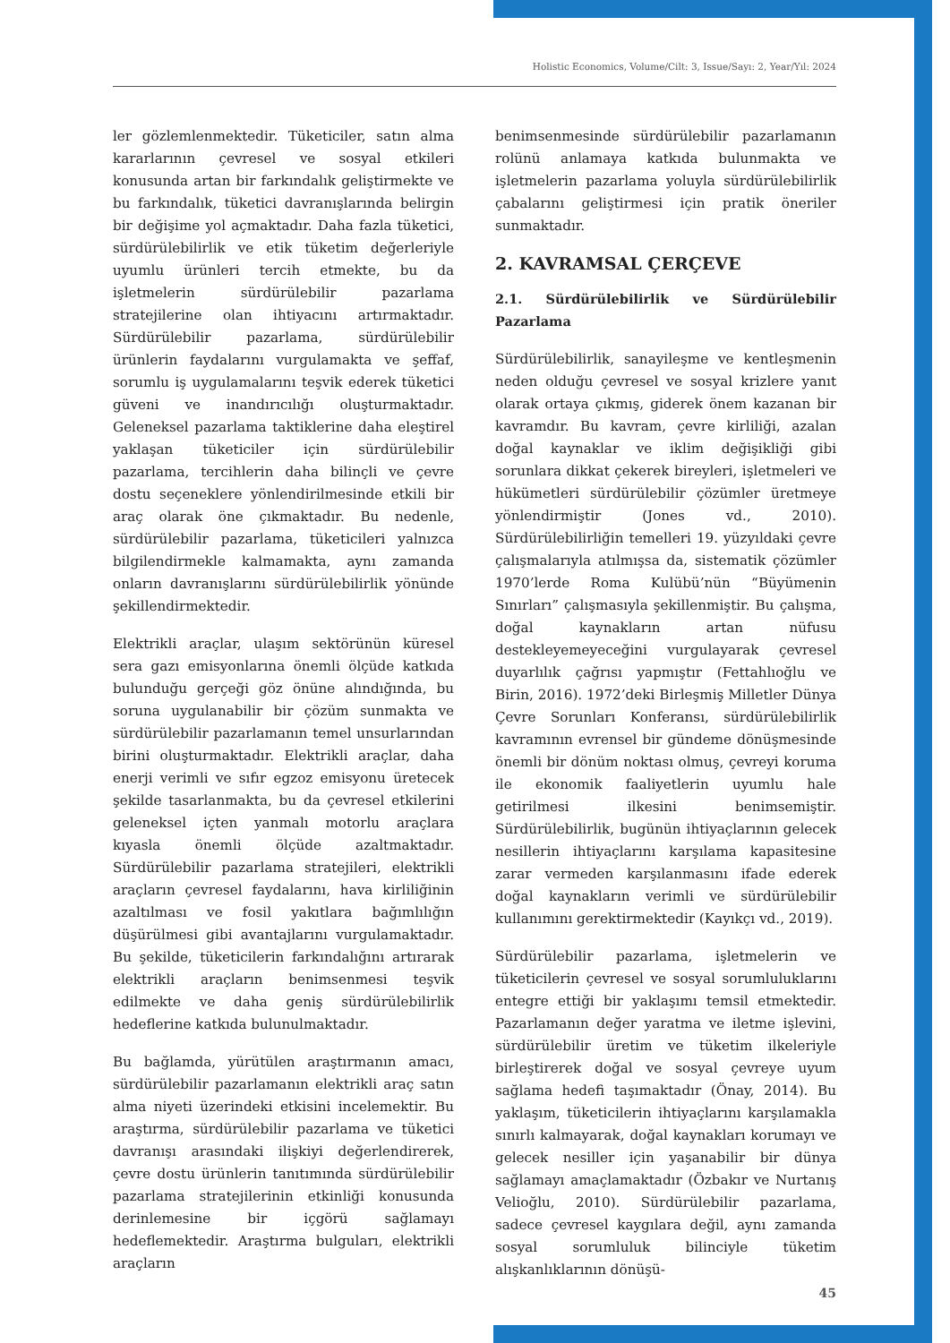Holistic Economics, Volume/Cilt: 3, Issue/Sayı: 2, Year/Yıl: 2024
ler gözlemlenmektedir. Tüketiciler, satın alma kararlarının çevresel ve sosyal etkileri konusunda artan bir farkındalık geliştirmekte ve bu farkındalık, tüketici davranışlarında belirgin bir değişime yol açmaktadır. Daha fazla tüketici, sürdürülebilirlik ve etik tüketim değerleriyle uyumlu ürünleri tercih etmekte, bu da işletmelerin sürdürülebilir pazarlama stratejilerine olan ihtiyacını artırmaktadır. Sürdürülebilir pazarlama, sürdürülebilir ürünlerin faydalarını vurgulamakta ve şeffaf, sorumlu iş uygulamalarını teşvik ederek tüketici güveni ve inandırıcılığı oluşturmaktadır. Geleneksel pazarlama taktiklerine daha eleştirel yaklaşan tüketiciler için sürdürülebilir pazarlama, tercihlerin daha bilinçli ve çevre dostu seçeneklere yönlendirilmesinde etkili bir araç olarak öne çıkmaktadır. Bu nedenle, sürdürülebilir pazarlama, tüketicileri yalnızca bilgilendirmekle kalmamakta, aynı zamanda onların davranışlarını sürdürülebilirlik yönünde şekillendirmektedir.
Elektrikli araçlar, ulaşım sektörünün küresel sera gazı emisyonlarına önemli ölçüde katkıda bulunduğu gerçeği göz önüne alındığında, bu soruna uygulanabilir bir çözüm sunmakta ve sürdürülebilir pazarlamanın temel unsurlarından birini oluşturmaktadır. Elektrikli araçlar, daha enerji verimli ve sıfır egzoz emisyonu üretecek şekilde tasarlanmakta, bu da çevresel etkilerini geleneksel içten yanmalı motorlu araçlara kıyasla önemli ölçüde azaltmaktadır. Sürdürülebilir pazarlama stratejileri, elektrikli araçların çevresel faydalarını, hava kirliliğinin azaltılması ve fosil yakıtlara bağımlılığın düşürülmesi gibi avantajlarını vurgulamaktadır. Bu şekilde, tüketicilerin farkındalığını artırarak elektrikli araçların benimsenmesi teşvik edilmekte ve daha geniş sürdürülebilirlik hedeflerine katkıda bulunulmaktadır.
Bu bağlamda, yürütülen araştırmanın amacı, sürdürülebilir pazarlamanın elektrikli araç satın alma niyeti üzerindeki etkisini incelemektir. Bu araştırma, sürdürülebilir pazarlama ve tüketici davranışı arasındaki ilişkiyi değerlendirerek, çevre dostu ürünlerin tanıtımında sürdürülebilir pazarlama stratejilerinin etkinliği konusunda derinlemesine bir içgörü sağlamayı hedeflemektedir. Araştırma bulguları, elektrikli araçların
benimsenmesinde sürdürülebilir pazarlamanın rolünü anlamaya katkıda bulunmakta ve işletmelerin pazarlama yoluyla sürdürülebilirlik çabalarını geliştirmesi için pratik öneriler sunmaktadır.
2. KAVRAMSAL ÇERÇEVE
2.1. Sürdürülebilirlik ve Sürdürülebilir Pazarlama
Sürdürülebilirlik, sanayileşme ve kentleşmenin neden olduğu çevresel ve sosyal krizlere yanıt olarak ortaya çıkmış, giderek önem kazanan bir kavramdır. Bu kavram, çevre kirliliği, azalan doğal kaynaklar ve iklim değişikliği gibi sorunlara dikkat çekerek bireyleri, işletmeleri ve hükümetleri sürdürülebilir çözümler üretmeye yönlendirmiştir (Jones vd., 2010). Sürdürülebilirliğin temelleri 19. yüzyıldaki çevre çalışmalarıyla atılmışsa da, sistematik çözümler 1970’lerde Roma Kulübü’nün “Büyümenin Sınırları” çalışmasıyla şekillenmiştir. Bu çalışma, doğal kaynakların artan nüfusu destekleyemeyeceğini vurgulayarak çevresel duyarlılık çağrısı yapmıştır (Fettahlıoğlu ve Birin, 2016). 1972’deki Birleşmiş Milletler Dünya Çevre Sorunları Konferansı, sürdürülebilirlik kavramının evrensel bir gündeme dönüşmesinde önemli bir dönüm noktası olmuş, çevreyi koruma ile ekonomik faaliyetlerin uyumlu hale getirilmesi ilkesini benimsemiştir. Sürdürülebilirlik, bugünün ihtiyaçlarının gelecek nesillerin ihtiyaçlarını karşılama kapasitesine zarar vermeden karşılanmasını ifade ederek doğal kaynakların verimli ve sürdürülebilir kullanımını gerektirmektedir (Kayıkçı vd., 2019).
Sürdürülebilir pazarlama, işletmelerin ve tüketicilerin çevresel ve sosyal sorumluluklarını entegre ettiği bir yaklaşımı temsil etmektedir. Pazarlamanın değer yaratma ve iletme işlevini, sürdürülebilir üretim ve tüketim ilkeleriyle birleştirerek doğal ve sosyal çevreye uyum sağlama hedefi taşımaktadır (Önay, 2014). Bu yaklaşım, tüketicilerin ihtiyaçlarını karşılamakla sınırlı kalmayarak, doğal kaynakları korumayı ve gelecek nesiller için yaşanabilir bir dünya sağlamayı amaçlamaktadır (Özbakır ve Nurtanış Velioğlu, 2010). Sürdürülebilir pazarlama, sadece çevresel kaygılara değil, aynı zamanda sosyal sorumluluk bilinciyle tüketim alışkanlıklarının dönüşü-
45